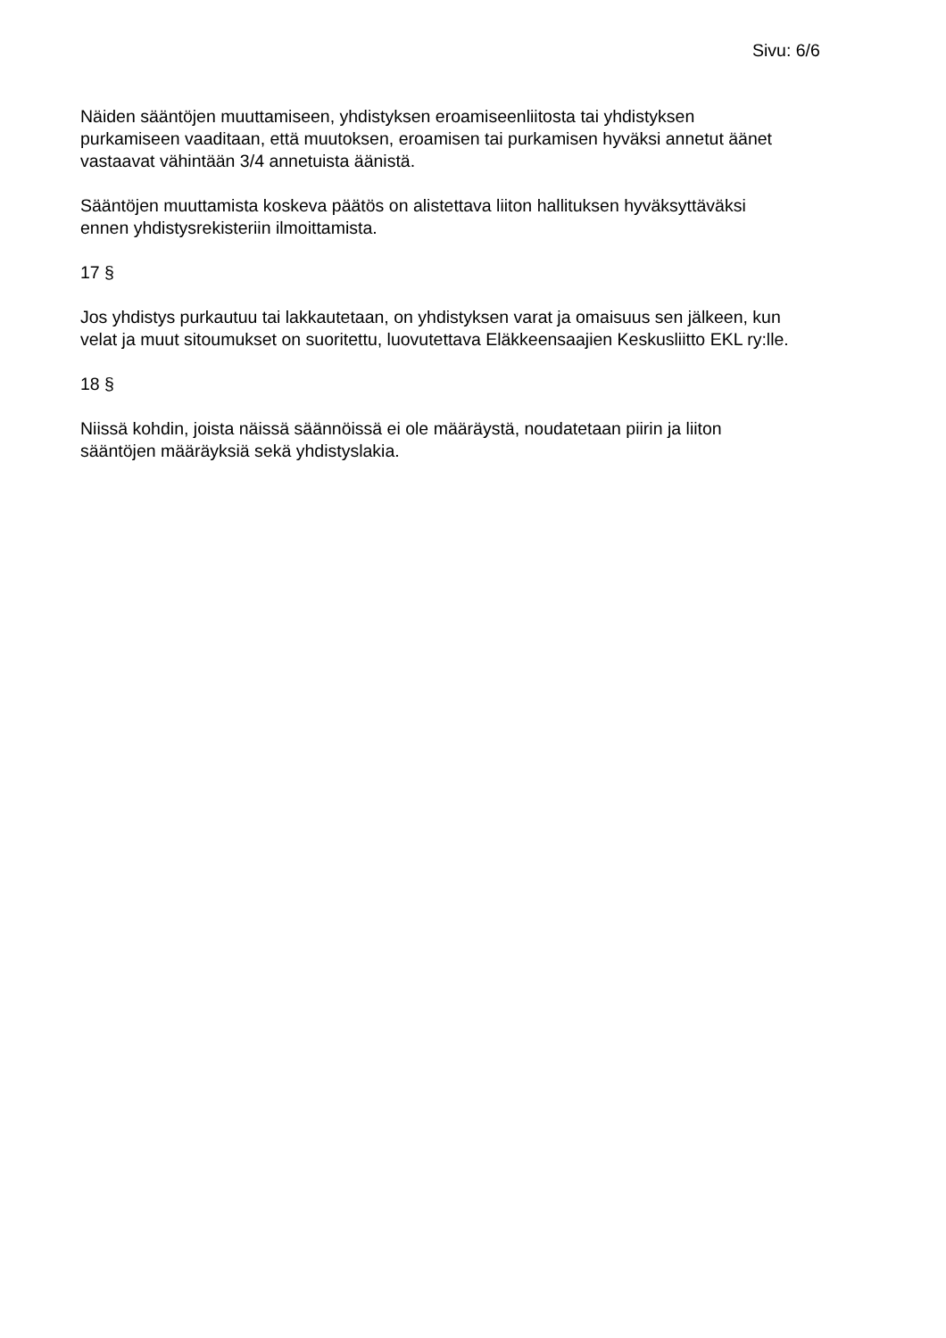Sivu: 6/6
Näiden sääntöjen muuttamiseen, yhdistyksen eroamiseenliitosta tai yhdistyksen
purkamiseen vaaditaan, että muutoksen, eroamisen tai purkamisen hyväksi annetut äänet
vastaavat vähintään 3/4 annetuista äänistä.
Sääntöjen muuttamista koskeva päätös on alistettava liiton hallituksen hyväksyttäväksi
ennen yhdistysrekisteriin ilmoittamista.
17 §
Jos yhdistys purkautuu tai lakkautetaan, on yhdistyksen varat ja omaisuus sen jälkeen, kun
velat ja muut sitoumukset on suoritettu, luovutettava Eläkkeensaajien Keskusliitto EKL ry:lle.
18 §
Niissä kohdin, joista näissä säännöissä ei ole määräystä, noudatetaan piirin ja liiton
sääntöjen määräyksiä sekä yhdistyslakia.